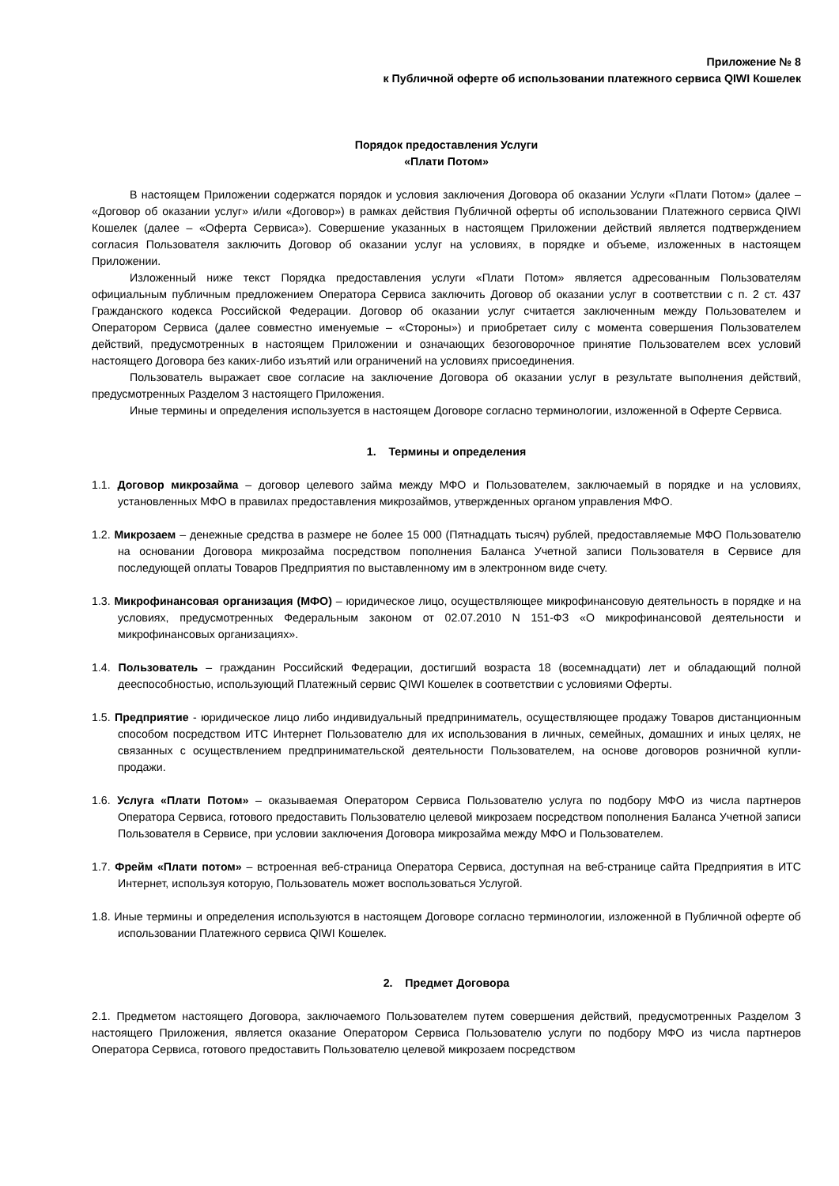Приложение № 8
к Публичной оферте об использовании платежного сервиса QIWI Кошелек
Порядок предоставления Услуги
«Плати Потом»
В настоящем Приложении содержатся порядок и условия заключения Договора об оказании Услуги «Плати Потом» (далее – «Договор об оказании услуг» и/или «Договор») в рамках действия Публичной оферты об использовании Платежного сервиса QIWI Кошелек (далее – «Оферта Сервиса»). Совершение указанных в настоящем Приложении действий является подтверждением согласия Пользователя заключить Договор об оказании услуг на условиях, в порядке и объеме, изложенных в настоящем Приложении.
Изложенный ниже текст Порядка предоставления услуги «Плати Потом» является адресованным Пользователям официальным публичным предложением Оператора Сервиса заключить Договор об оказании услуг в соответствии с п. 2 ст. 437 Гражданского кодекса Российской Федерации. Договор об оказании услуг считается заключенным между Пользователем и Оператором Сервиса (далее совместно именуемые – «Стороны») и приобретает силу с момента совершения Пользователем действий, предусмотренных в настоящем Приложении и означающих безоговорочное принятие Пользователем всех условий настоящего Договора без каких-либо изъятий или ограничений на условиях присоединения.
Пользователь выражает свое согласие на заключение Договора об оказании услуг в результате выполнения действий, предусмотренных Разделом 3 настоящего Приложения.
Иные термины и определения используется в настоящем Договоре согласно терминологии, изложенной в Оферте Сервиса.
1. Термины и определения
1.1. Договор микрозайма – договор целевого займа между МФО и Пользователем, заключаемый в порядке и на условиях, установленных МФО в правилах предоставления микрозаймов, утвержденных органом управления МФО.
1.2. Микрозаем – денежные средства в размере не более 15 000 (Пятнадцать тысяч) рублей, предоставляемые МФО Пользователю на основании Договора микрозайма посредством пополнения Баланса Учетной записи Пользователя в Сервисе для последующей оплаты Товаров Предприятия по выставленному им в электронном виде счету.
1.3. Микрофинансовая организация (МФО) – юридическое лицо, осуществляющее микрофинансовую деятельность в порядке и на условиях, предусмотренных Федеральным законом от 02.07.2010 N 151-ФЗ «О микрофинансовой деятельности и микрофинансовых организациях».
1.4. Пользователь – гражданин Российский Федерации, достигший возраста 18 (восемнадцати) лет и обладающий полной дееспособностью, использующий Платежный сервис QIWI Кошелек в соответствии с условиями Оферты.
1.5. Предприятие - юридическое лицо либо индивидуальный предприниматель, осуществляющее продажу Товаров дистанционным способом посредством ИТС Интернет Пользователю для их использования в личных, семейных, домашних и иных целях, не связанных с осуществлением предпринимательской деятельности Пользователем, на основе договоров розничной купли-продажи.
1.6. Услуга «Плати Потом» – оказываемая Оператором Сервиса Пользователю услуга по подбору МФО из числа партнеров Оператора Сервиса, готового предоставить Пользователю целевой микрозаем посредством пополнения Баланса Учетной записи Пользователя в Сервисе, при условии заключения Договора микрозайма между МФО и Пользователем.
1.7. Фрейм «Плати потом» – встроенная веб-страница Оператора Сервиса, доступная на веб-странице сайта Предприятия в ИТС Интернет, используя которую, Пользователь может воспользоваться Услугой.
1.8. Иные термины и определения используются в настоящем Договоре согласно терминологии, изложенной в Публичной оферте об использовании Платежного сервиса QIWI Кошелек.
2. Предмет Договора
2.1. Предметом настоящего Договора, заключаемого Пользователем путем совершения действий, предусмотренных Разделом 3 настоящего Приложения, является оказание Оператором Сервиса Пользователю услуги по подбору МФО из числа партнеров Оператора Сервиса, готового предоставить Пользователю целевой микрозаем посредством